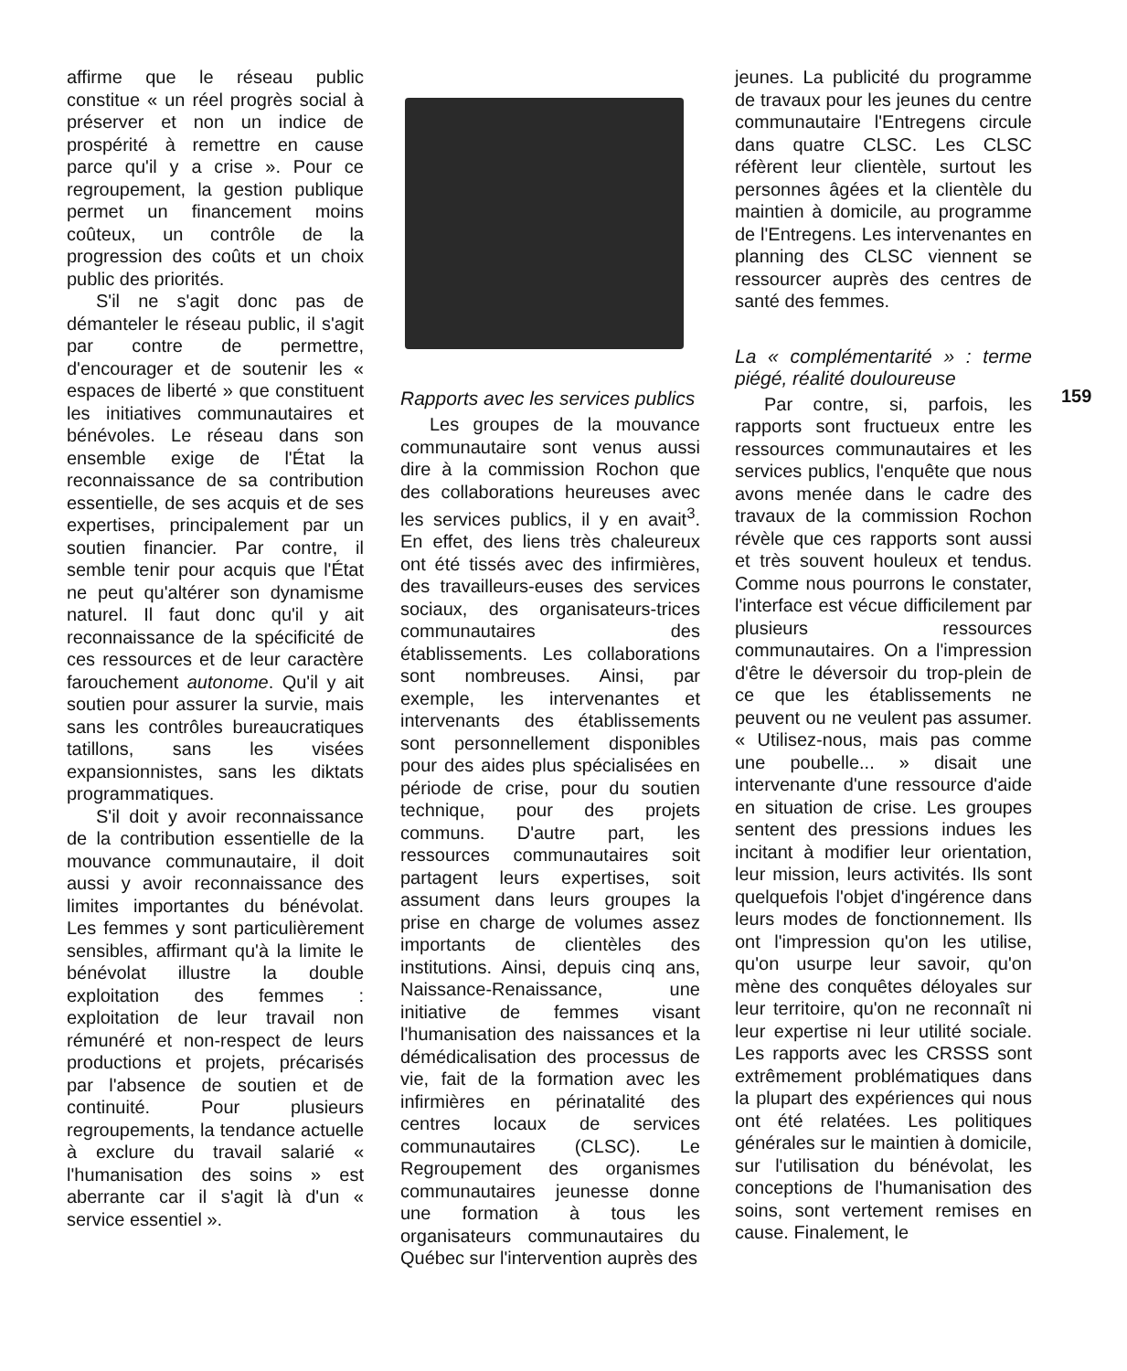affirme que le réseau public constitue « un réel progrès social à préserver et non un indice de prospérité à remettre en cause parce qu'il y a crise ». Pour ce regroupement, la gestion publique permet un financement moins coûteux, un contrôle de la progression des coûts et un choix public des priorités.
S'il ne s'agit donc pas de démanteler le réseau public, il s'agit par contre de permettre, d'encourager et de soutenir les « espaces de liberté » que constituent les initiatives communautaires et bénévoles. Le réseau dans son ensemble exige de l'État la reconnaissance de sa contribution essentielle, de ses acquis et de ses expertises, principalement par un soutien financier. Par contre, il semble tenir pour acquis que l'État ne peut qu'altérer son dynamisme naturel. Il faut donc qu'il y ait reconnaissance de la spécificité de ces ressources et de leur caractère farouchement autonome. Qu'il y ait soutien pour assurer la survie, mais sans les contrôles bureaucratiques tatillons, sans les visées expansionnistes, sans les diktats programmatiques.
S'il doit y avoir reconnaissance de la contribution essentielle de la mouvance communautaire, il doit aussi y avoir reconnaissance des limites importantes du bénévolat. Les femmes y sont particulièrement sensibles, affirmant qu'à la limite le bénévolat illustre la double exploitation des femmes : exploitation de leur travail non rémunéré et non-respect de leurs productions et projets, précarisés par l'absence de soutien et de continuité. Pour plusieurs regroupements, la tendance actuelle à exclure du travail salarié « l'humanisation des soins » est aberrante car il s'agit là d'un « service essentiel ».
Rapports avec les services publics
Les groupes de la mouvance communautaire sont venus aussi dire à la commission Rochon que des collaborations heureuses avec les services publics, il y en avait<sup>3</sup>. En effet, des liens très chaleureux ont été tissés avec des infirmières, des travailleurs-euses des services sociaux, des organisateurs-trices communautaires des établissements. Les collaborations sont nombreuses. Ainsi, par exemple, les intervenantes et intervenants des établissements sont personnellement disponibles pour des aides plus spécialisées en période de crise, pour du soutien technique, pour des projets communs. D'autre part, les ressources communautaires soit partagent leurs expertises, soit assument dans leurs groupes la prise en charge de volumes assez importants de clientèles des institutions. Ainsi, depuis cinq ans, Naissance-Renaissance, une initiative de femmes visant l'humanisation des naissances et la démédicalisation des processus de vie, fait de la formation avec les infirmières en périnatalité des centres locaux de services communautaires (CLSC). Le Regroupement des organismes communautaires jeunesse donne une formation à tous les organisateurs communautaires du Québec sur l'intervention auprès des
jeunes. La publicité du programme de travaux pour les jeunes du centre communautaire l'Entregens circule dans quatre CLSC. Les CLSC réfèrent leur clientèle, surtout les personnes âgées et la clientèle du maintien à domicile, au programme de l'Entregens. Les intervenantes en planning des CLSC viennent se ressourcer auprès des centres de santé des femmes.
La « complémentarité » : terme piégé, réalité douloureuse
Par contre, si, parfois, les rapports sont fructueux entre les ressources communautaires et les services publics, l'enquête que nous avons menée dans le cadre des travaux de la commission Rochon révèle que ces rapports sont aussi et très souvent houleux et tendus. Comme nous pourrons le constater, l'interface est vécue difficilement par plusieurs ressources communautaires. On a l'impression d'être le déversoir du trop-plein de ce que les établissements ne peuvent ou ne veulent pas assumer. « Utilisez-nous, mais pas comme une poubelle... » disait une intervenante d'une ressource d'aide en situation de crise. Les groupes sentent des pressions indues les incitant à modifier leur orientation, leur mission, leurs activités. Ils sont quelquefois l'objet d'ingérence dans leurs modes de fonctionnement. Ils ont l'impression qu'on les utilise, qu'on usurpe leur savoir, qu'on mène des conquêtes déloyales sur leur territoire, qu'on ne reconnaît ni leur expertise ni leur utilité sociale. Les rapports avec les CRSSS sont extrêmement problématiques dans la plupart des expériences qui nous ont été relatées. Les politiques générales sur le maintien à domicile, sur l'utilisation du bénévolat, les conceptions de l'humanisation des soins, sont vertement remises en cause. Finalement, le
159